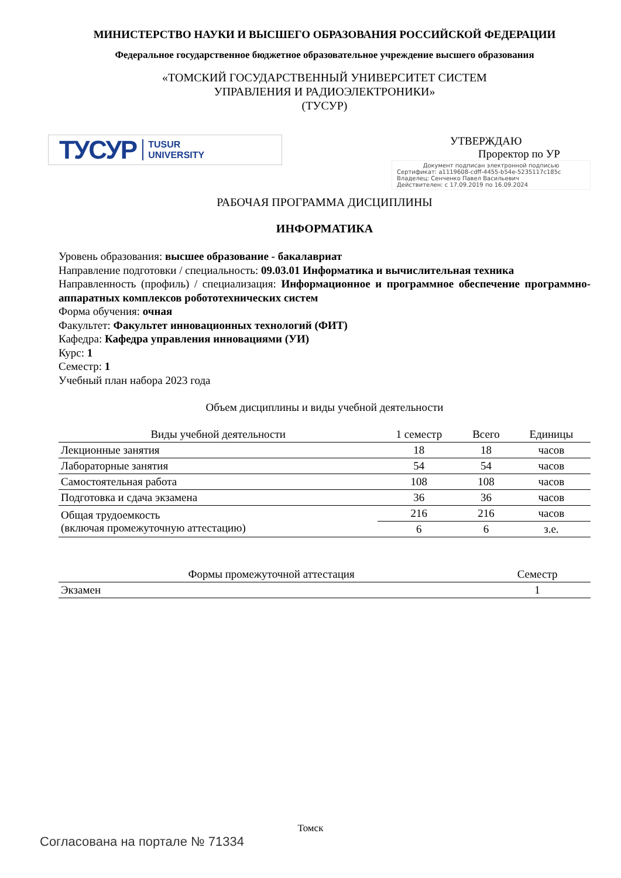МИНИСТЕРСТВО НАУКИ И ВЫСШЕГО ОБРАЗОВАНИЯ РОССИЙСКОЙ ФЕДЕРАЦИИ
Федеральное государственное бюджетное образовательное учреждение высшего образования
«ТОМСКИЙ ГОСУДАРСТВЕННЫЙ УНИВЕРСИТЕТ СИСТЕМ
УПРАВЛЕНИЯ И РАДИОЭЛЕКТРОНИКИ»
(ТУСУР)
ТУСУР TUSUR
UNIVERSITY
УТВЕРЖДАЮ
Проректор по УР
Документ подписан электронной подписью
Сертификат: a1119608-cdff-4455-b54e-5235117c185c
Владелец: Сенченко Павел Васильевич
Действителен: с 17.09.2019 по 16.09.2024
РАБОЧАЯ ПРОГРАММА ДИСЦИПЛИНЫ
ИНФОРМАТИКА
Уровень образования: высшее образование - бакалавриат
Направление подготовки / специальность: 09.03.01 Информатика и вычислительная техника
Направленность (профиль) / специализация: Информационное и программное обеспечение программно-аппаратных комплексов робототехнических систем
Форма обучения: очная
Факультет: Факультет инновационных технологий (ФИТ)
Кафедра: Кафедра управления инновациями (УИ)
Курс: 1
Семестр: 1
Учебный план набора 2023 года
Объем дисциплины и виды учебной деятельности
| Виды учебной деятельности | 1 семестр | Всего | Единицы |
| --- | --- | --- | --- |
| Лекционные занятия | 18 | 18 | часов |
| Лабораторные занятия | 54 | 54 | часов |
| Самостоятельная работа | 108 | 108 | часов |
| Подготовка и сдача экзамена | 36 | 36 | часов |
| Общая трудоемкость (включая промежуточную аттестацию) | 216 | 216 | часов |
| | 6 | 6 | з.е. |
| Формы промежуточной аттестация | Семестр |
| --- | --- |
| Экзамен | 1 |
Томск
Согласована на портале № 71334